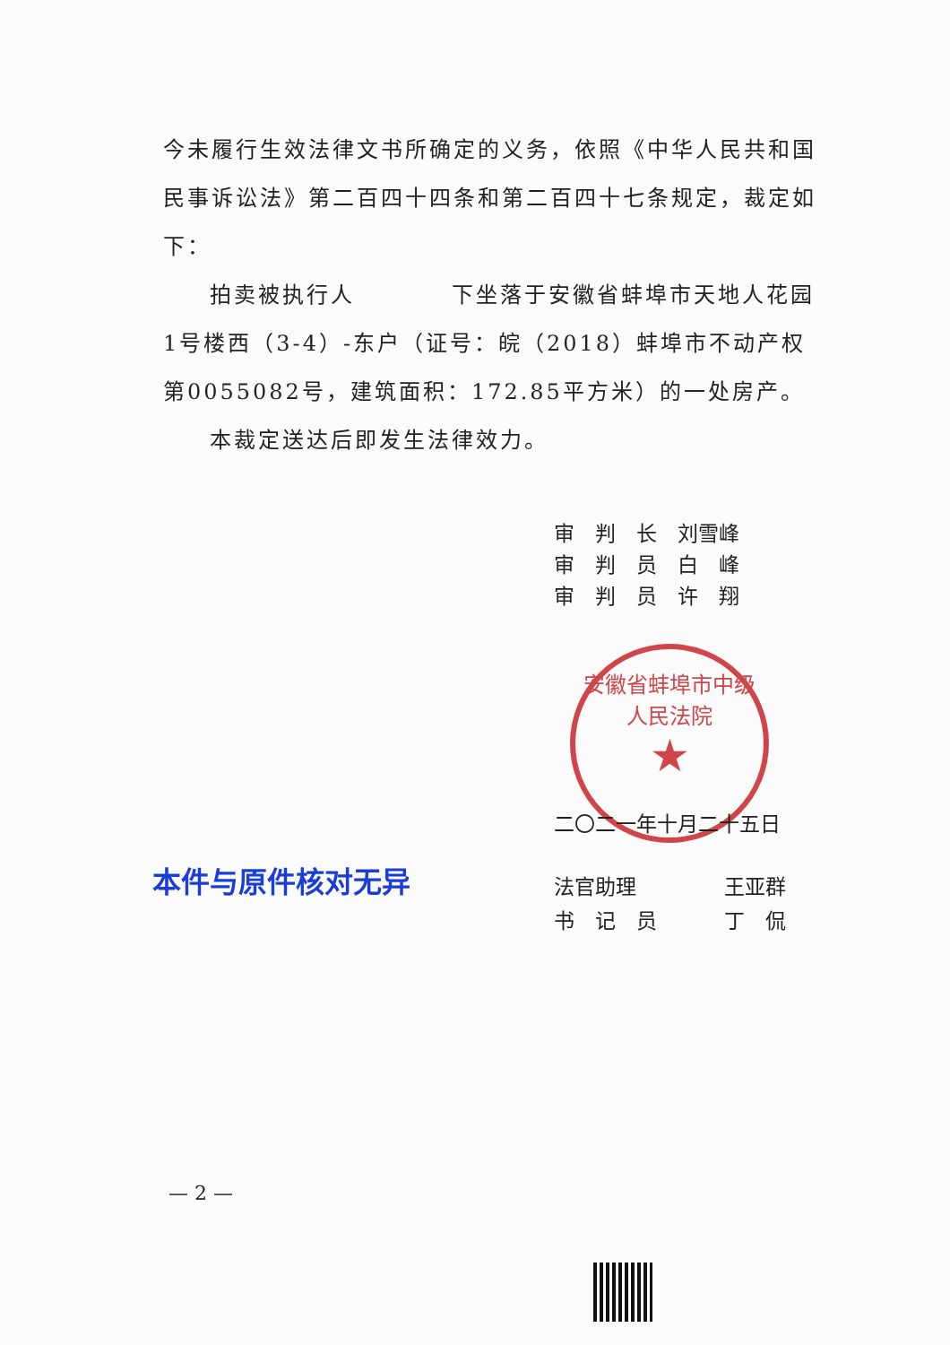今未履行生效法律文书所确定的义务，依照《中华人民共和国民事诉讼法》第二百四十四条和第二百四十七条规定，裁定如下：
拍卖被执行人　　　　下坐落于安徽省蚌埠市天地人花园1号楼西（3-4）-东户（证号：皖（2018）蚌埠市不动产权第0055082号，建筑面积：172.85平方米）的一处房产。
本裁定送达后即发生法律效力。
审　判　长 刘雪峰
审　判　员 白　峰
审　判　员 许　翔
安徽省蚌埠市中级人民法院
★
二〇二一年十月二十五日
本件与原件核对无异
法官助理 王亚群
书　记　员 丁　侃
— 2 —